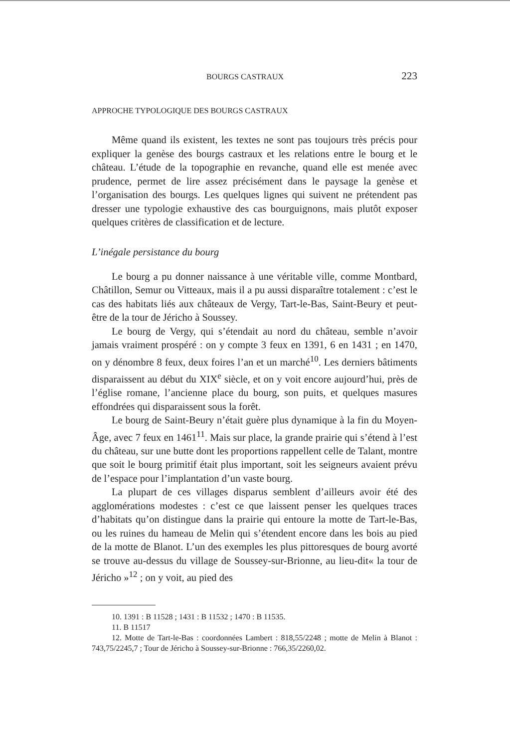BOURGS CASTRAUX 223
APPROCHE TYPOLOGIQUE DES BOURGS CASTRAUX
Même quand ils existent, les textes ne sont pas toujours très précis pour expliquer la genèse des bourgs castraux et les relations entre le bourg et le château. L’étude de la topographie en revanche, quand elle est menée avec prudence, permet de lire assez précisément dans le paysage la genèse et l’organisation des bourgs. Les quelques lignes qui suivent ne prétendent pas dresser une typologie exhaustive des cas bourguignons, mais plutôt exposer quelques critères de classification et de lecture.
L’inégale persistance du bourg
Le bourg a pu donner naissance à une véritable ville, comme Montbard, Châtillon, Semur ou Vitteaux, mais il a pu aussi disparaître totalement : c’est le cas des habitats liés aux châteaux de Vergy, Tart-le-Bas, Saint-Beury et peut-être de la tour de Jéricho à Soussey.
Le bourg de Vergy, qui s’étendait au nord du château, semble n’avoir jamais vraiment prospéré : on y compte 3 feux en 1391, 6 en 1431 ; en 1470, on y dénombre 8 feux, deux foires l’an et un marché<sup>10</sup>. Les derniers bâtiments disparaissent au début du XIX<sup>e</sup> siècle, et on y voit encore aujourd’hui, près de l’église romane, l’ancienne place du bourg, son puits, et quelques masures effondrées qui disparaissent sous la forêt.
Le bourg de Saint-Beury n’était guère plus dynamique à la fin du Moyen-Âge, avec 7 feux en 1461<sup>11</sup>. Mais sur place, la grande prairie qui s’étend à l’est du château, sur une butte dont les proportions rappellent celle de Talant, montre que soit le bourg primitif était plus important, soit les seigneurs avaient prévu de l’espace pour l’implantation d’un vaste bourg.
La plupart de ces villages disparus semblent d’ailleurs avoir été des agglomérations modestes : c’est ce que laissent penser les quelques traces d’habitats qu’on distingue dans la prairie qui entoure la motte de Tart-le-Bas, ou les ruines du hameau de Melin qui s’étendent encore dans les bois au pied de la motte de Blanot. L’un des exemples les plus pittoresques de bourg avorté se trouve au-dessus du village de Soussey-sur-Brionne, au lieu-dit« la tour de Jéricho »<sup>12</sup> ; on y voit, au pied des
10. 1391 : B 11528 ; 1431 : B 11532 ; 1470 : B 11535.
11. B 11517
12. Motte de Tart-le-Bas : coordonnées Lambert : 818,55/2248 ; motte de Melin à Blanot : 743,75/2245,7 ; Tour de Jéricho à Soussey-sur-Brionne : 766,35/2260,02.